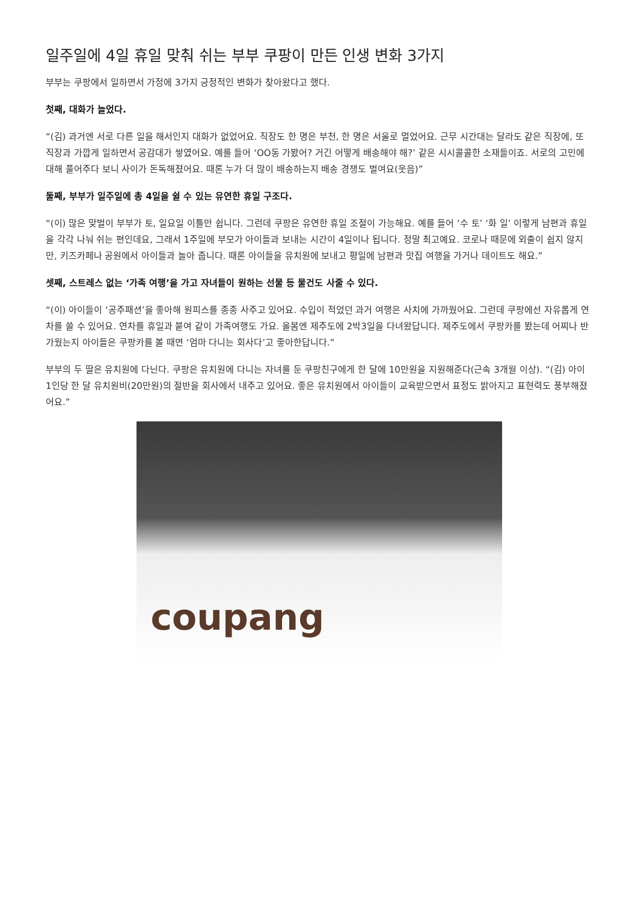일주일에 4일 휴일 맞춰 쉬는 부부 쿠팡이 만든 인생 변화 3가지
부부는 쿠팡에서 일하면서 가정에 3가지 긍정적인 변화가 찾아왔다고 했다.
첫째, 대화가 늘었다.
“(김) 과거엔 서로 다른 일을 해서인지 대화가 없었어요. 직장도 한 명은 부천, 한 명은 서울로 멀었어요. 근무 시간대는 달라도 같은 직장에, 또 직장과 가깝게 일하면서 공감대가 쌓였어요. 예를 들어 ‘OO동 가봤어? 거긴 어떻게 배송해야 해?’ 같은 시시콜콜한 소재들이죠. 서로의 고민에 대해 풀어주다 보니 사이가 돈독해졌어요. 때론 누가 더 많이 배송하는지 배송 경쟁도 벌여요(웃음)”
둘째, 부부가 일주일에 총 4일을 쉴 수 있는 유연한 휴일 구조다.
“(이) 많은 맞벌이 부부가 토, 일요일 이틀만 쉽니다. 그런데 쿠팡은 유연한 휴일 조절이 가능해요. 예를 들어 ‘수 토’ ‘화 일’ 이렇게 남편과 휴일을 각각 나눠 쉬는 편인데요, 그래서 1주일에 부모가 아이들과 보내는 시간이 4일이나 됩니다. 정말 최고예요. 코로나 때문에 외출이 쉽지 않지만, 키즈카페나 공원에서 아이들과 놀아 줍니다. 때론 아이들을 유치원에 보내고 평일에 남편과 맛집 여행을 가거나 데이트도 해요.”
셋째, 스트레스 없는 ‘가족 여행’을 가고 자녀들이 원하는 선물 등 물건도 사줄 수 있다.
“(이) 아이들이 ‘공주패션’을 좋아해 원피스를 종종 사주고 있어요. 수입이 적었던 과거 여행은 사치에 가까웠어요. 그런데 쿠팡에선 자유롭게 연차를 쓸 수 있어요. 연차를 휴일과 붙여 같이 가족여행도 가요. 올봄엔 제주도에 2박3일을 다녀왔답니다. 제주도에서 쿠팡카를 봤는데 어찌나 반가웠는지 아이들은 쿠팡카를 볼 때면 ‘엄마 다니는 회사다’고 좋아한답니다.”
부부의 두 딸은 유치원에 다닌다. 쿠팡은 유치원에 다니는 자녀를 둔 쿠팡친구에게 한 달에 10만원을 지원해준다(근속 3개월 이상). “(김) 아이 1인당 한 달 유치원비(20만원)의 절반을 회사에서 내주고 있어요. 좋은 유치원에서 아이들이 교육받으면서 표정도 밝아지고 표현력도 풍부해졌어요.”
coupang